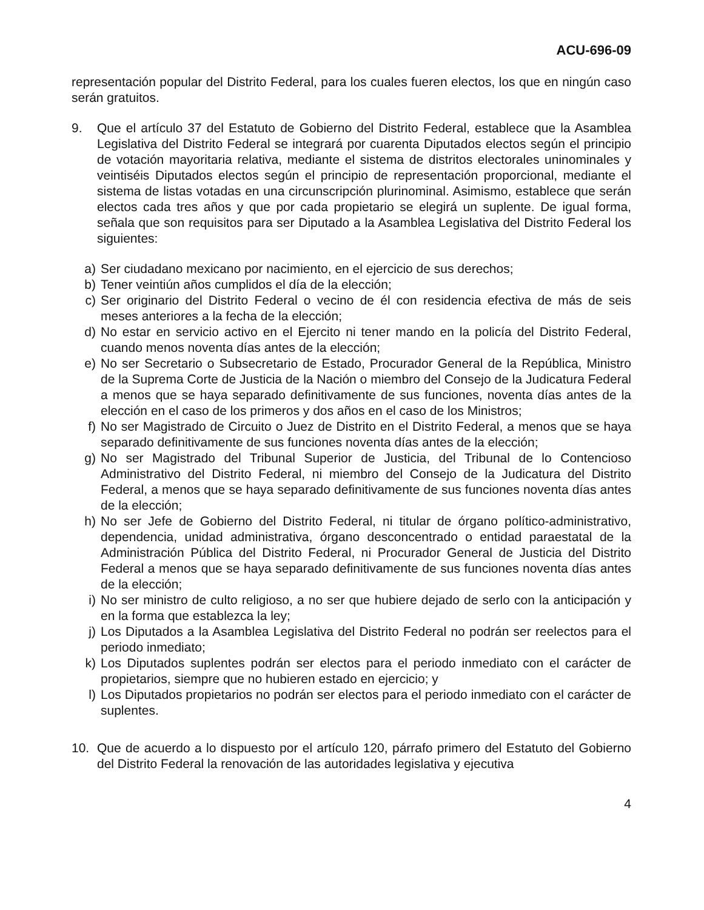ACU-696-09
representación popular del Distrito Federal, para los cuales fueren electos, los que en ningún caso serán gratuitos.
9. Que el artículo 37 del Estatuto de Gobierno del Distrito Federal, establece que la Asamblea Legislativa del Distrito Federal se integrará por cuarenta Diputados electos según el principio de votación mayoritaria relativa, mediante el sistema de distritos electorales uninominales y veintiséis Diputados electos según el principio de representación proporcional, mediante el sistema de listas votadas en una circunscripción plurinominal. Asimismo, establece que serán electos cada tres años y que por cada propietario se elegirá un suplente. De igual forma, señala que son requisitos para ser Diputado a la Asamblea Legislativa del Distrito Federal los siguientes:
a) Ser ciudadano mexicano por nacimiento, en el ejercicio de sus derechos;
b) Tener veintiún años cumplidos el día de la elección;
c) Ser originario del Distrito Federal o vecino de él con residencia efectiva de más de seis meses anteriores a la fecha de la elección;
d) No estar en servicio activo en el Ejercito ni tener mando en la policía del Distrito Federal, cuando menos noventa días antes de la elección;
e) No ser Secretario o Subsecretario de Estado, Procurador General de la República, Ministro de la Suprema Corte de Justicia de la Nación o miembro del Consejo de la Judicatura Federal a menos que se haya separado definitivamente de sus funciones, noventa días antes de la elección en el caso de los primeros y dos años en el caso de los Ministros;
f) No ser Magistrado de Circuito o Juez de Distrito en el Distrito Federal, a menos que se haya separado definitivamente de sus funciones noventa días antes de la elección;
g) No ser Magistrado del Tribunal Superior de Justicia, del Tribunal de lo Contencioso Administrativo del Distrito Federal, ni miembro del Consejo de la Judicatura del Distrito Federal, a menos que se haya separado definitivamente de sus funciones noventa días antes de la elección;
h) No ser Jefe de Gobierno del Distrito Federal, ni titular de órgano político-administrativo, dependencia, unidad administrativa, órgano desconcentrado o entidad paraestatal de la Administración Pública del Distrito Federal, ni Procurador General de Justicia del Distrito Federal a menos que se haya separado definitivamente de sus funciones noventa días antes de la elección;
i) No ser ministro de culto religioso, a no ser que hubiere dejado de serlo con la anticipación y en la forma que establezca la ley;
j) Los Diputados a la Asamblea Legislativa del Distrito Federal no podrán ser reelectos para el periodo inmediato;
k) Los Diputados suplentes podrán ser electos para el periodo inmediato con el carácter de propietarios, siempre que no hubieren estado en ejercicio; y
l) Los Diputados propietarios no podrán ser electos para el periodo inmediato con el carácter de suplentes.
10. Que de acuerdo a lo dispuesto por el artículo 120, párrafo primero del Estatuto del Gobierno del Distrito Federal la renovación de las autoridades legislativa y ejecutiva
4